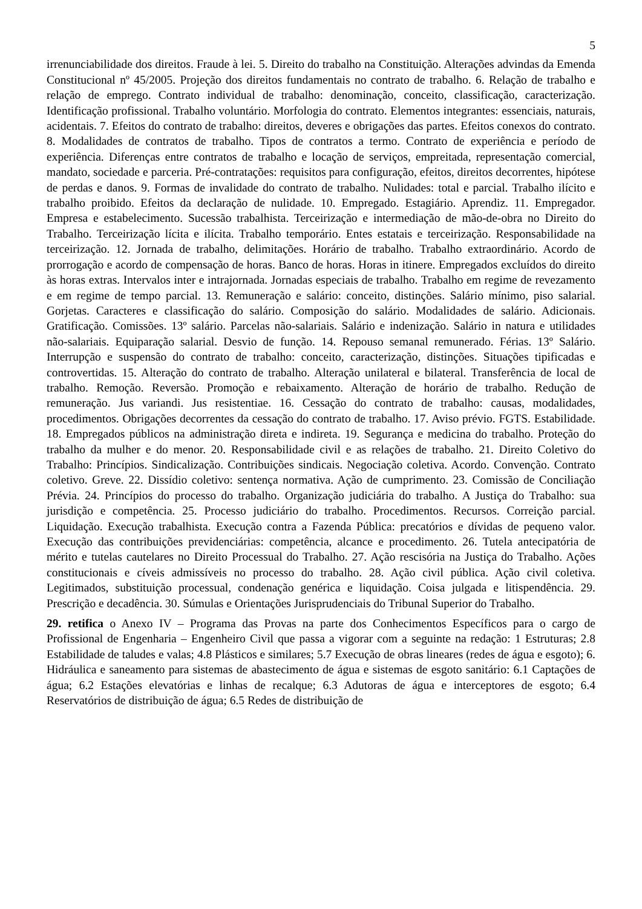5
irrenunciabilidade dos direitos. Fraude à lei. 5. Direito do trabalho na Constituição. Alterações advindas da Emenda Constitucional nº 45/2005. Projeção dos direitos fundamentais no contrato de trabalho. 6. Relação de trabalho e relação de emprego. Contrato individual de trabalho: denominação, conceito, classificação, caracterização. Identificação profissional. Trabalho voluntário. Morfologia do contrato. Elementos integrantes: essenciais, naturais, acidentais. 7. Efeitos do contrato de trabalho: direitos, deveres e obrigações das partes. Efeitos conexos do contrato. 8. Modalidades de contratos de trabalho. Tipos de contratos a termo. Contrato de experiência e período de experiência. Diferenças entre contratos de trabalho e locação de serviços, empreitada, representação comercial, mandato, sociedade e parceria. Pré-contratações: requisitos para configuração, efeitos, direitos decorrentes, hipótese de perdas e danos. 9. Formas de invalidade do contrato de trabalho. Nulidades: total e parcial. Trabalho ilícito e trabalho proibido. Efeitos da declaração de nulidade. 10. Empregado. Estagiário. Aprendiz. 11. Empregador. Empresa e estabelecimento. Sucessão trabalhista. Terceirização e intermediação de mão-de-obra no Direito do Trabalho. Terceirização lícita e ilícita. Trabalho temporário. Entes estatais e terceirização. Responsabilidade na terceirização. 12. Jornada de trabalho, delimitações. Horário de trabalho. Trabalho extraordinário. Acordo de prorrogação e acordo de compensação de horas. Banco de horas. Horas in itinere. Empregados excluídos do direito às horas extras. Intervalos inter e intrajornada. Jornadas especiais de trabalho. Trabalho em regime de revezamento e em regime de tempo parcial. 13. Remuneração e salário: conceito, distinções. Salário mínimo, piso salarial. Gorjetas. Caracteres e classificação do salário. Composição do salário. Modalidades de salário. Adicionais. Gratificação. Comissões. 13º salário. Parcelas não-salariais. Salário e indenização. Salário in natura e utilidades não-salariais. Equiparação salarial. Desvio de função. 14. Repouso semanal remunerado. Férias. 13º Salário. Interrupção e suspensão do contrato de trabalho: conceito, caracterização, distinções. Situações tipificadas e controvertidas. 15. Alteração do contrato de trabalho. Alteração unilateral e bilateral. Transferência de local de trabalho. Remoção. Reversão. Promoção e rebaixamento. Alteração de horário de trabalho. Redução de remuneração. Jus variandi. Jus resistentiae. 16. Cessação do contrato de trabalho: causas, modalidades, procedimentos. Obrigações decorrentes da cessação do contrato de trabalho. 17. Aviso prévio. FGTS. Estabilidade. 18. Empregados públicos na administração direta e indireta. 19. Segurança e medicina do trabalho. Proteção do trabalho da mulher e do menor. 20. Responsabilidade civil e as relações de trabalho. 21. Direito Coletivo do Trabalho: Princípios. Sindicalização. Contribuições sindicais. Negociação coletiva. Acordo. Convenção. Contrato coletivo. Greve. 22. Dissídio coletivo: sentença normativa. Ação de cumprimento. 23. Comissão de Conciliação Prévia. 24. Princípios do processo do trabalho. Organização judiciária do trabalho. A Justiça do Trabalho: sua jurisdição e competência. 25. Processo judiciário do trabalho. Procedimentos. Recursos. Correição parcial. Liquidação. Execução trabalhista. Execução contra a Fazenda Pública: precatórios e dívidas de pequeno valor. Execução das contribuições previdenciárias: competência, alcance e procedimento. 26. Tutela antecipatória de mérito e tutelas cautelares no Direito Processual do Trabalho. 27. Ação rescisória na Justiça do Trabalho. Ações constitucionais e cíveis admissíveis no processo do trabalho. 28. Ação civil pública. Ação civil coletiva. Legitimados, substituição processual, condenação genérica e liquidação. Coisa julgada e litispendência. 29. Prescrição e decadência. 30. Súmulas e Orientações Jurisprudenciais do Tribunal Superior do Trabalho.
29. retifica o Anexo IV – Programa das Provas na parte dos Conhecimentos Específicos para o cargo de Profissional de Engenharia – Engenheiro Civil que passa a vigorar com a seguinte na redação: 1 Estruturas; 2.8 Estabilidade de taludes e valas; 4.8 Plásticos e similares; 5.7 Execução de obras lineares (redes de água e esgoto); 6. Hidráulica e saneamento para sistemas de abastecimento de água e sistemas de esgoto sanitário: 6.1 Captações de água; 6.2 Estações elevatórias e linhas de recalque; 6.3 Adutoras de água e interceptores de esgoto; 6.4 Reservatórios de distribuição de água; 6.5 Redes de distribuição de